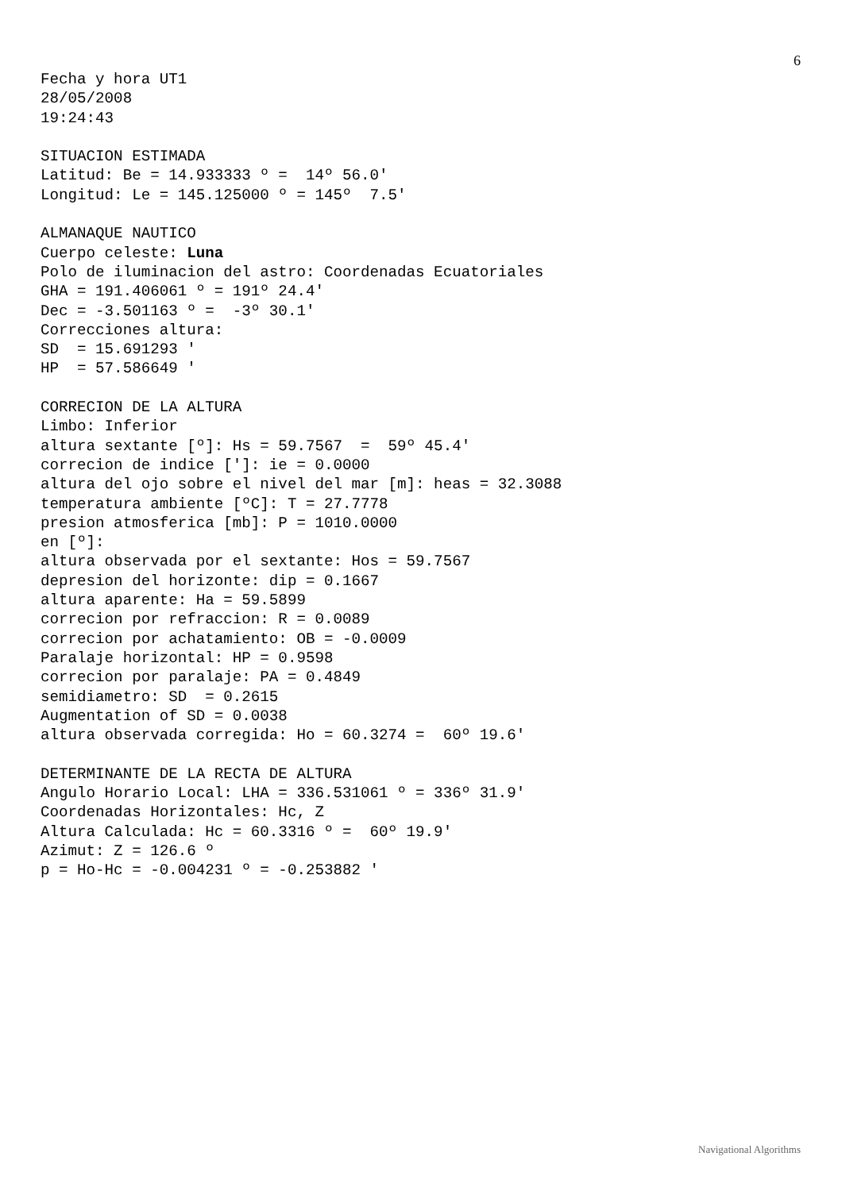6
Fecha y hora UT1
28/05/2008
19:24:43

SITUACION ESTIMADA
Latitud: Be = 14.933333 º =  14º 56.0'
Longitud: Le = 145.125000 º = 145º  7.5'

ALMANAQUE NAUTICO
Cuerpo celeste: Luna
Polo de iluminacion del astro: Coordenadas Ecuatoriales
GHA = 191.406061 º = 191º 24.4'
Dec = -3.501163 º =  -3º 30.1'
Correcciones altura:
SD  = 15.691293 '
HP  = 57.586649 '

CORRECION DE LA ALTURA
Limbo: Inferior
altura sextante [º]: Hs = 59.7567  =  59º 45.4'
correcion de indice [']: ie = 0.0000
altura del ojo sobre el nivel del mar [m]: heas = 32.3088
temperatura ambiente [ºC]: T = 27.7778
presion atmosferica [mb]: P = 1010.0000
en [º]:
altura observada por el sextante: Hos = 59.7567
depresion del horizonte: dip = 0.1667
altura aparente: Ha = 59.5899
correcion por refraccion: R = 0.0089
correcion por achatamiento: OB = -0.0009
Paralaje horizontal: HP = 0.9598
correcion por paralaje: PA = 0.4849
semidiametro: SD  = 0.2615
Augmentation of SD = 0.0038
altura observada corregida: Ho = 60.3274 =  60º 19.6'

DETERMINANTE DE LA RECTA DE ALTURA
Angulo Horario Local: LHA = 336.531061 º = 336º 31.9'
Coordenadas Horizontales: Hc, Z
Altura Calculada: Hc = 60.3316 º =  60º 19.9'
Azimut: Z = 126.6 º
p = Ho-Hc = -0.004231 º = -0.253882 '
Navigational Algorithms